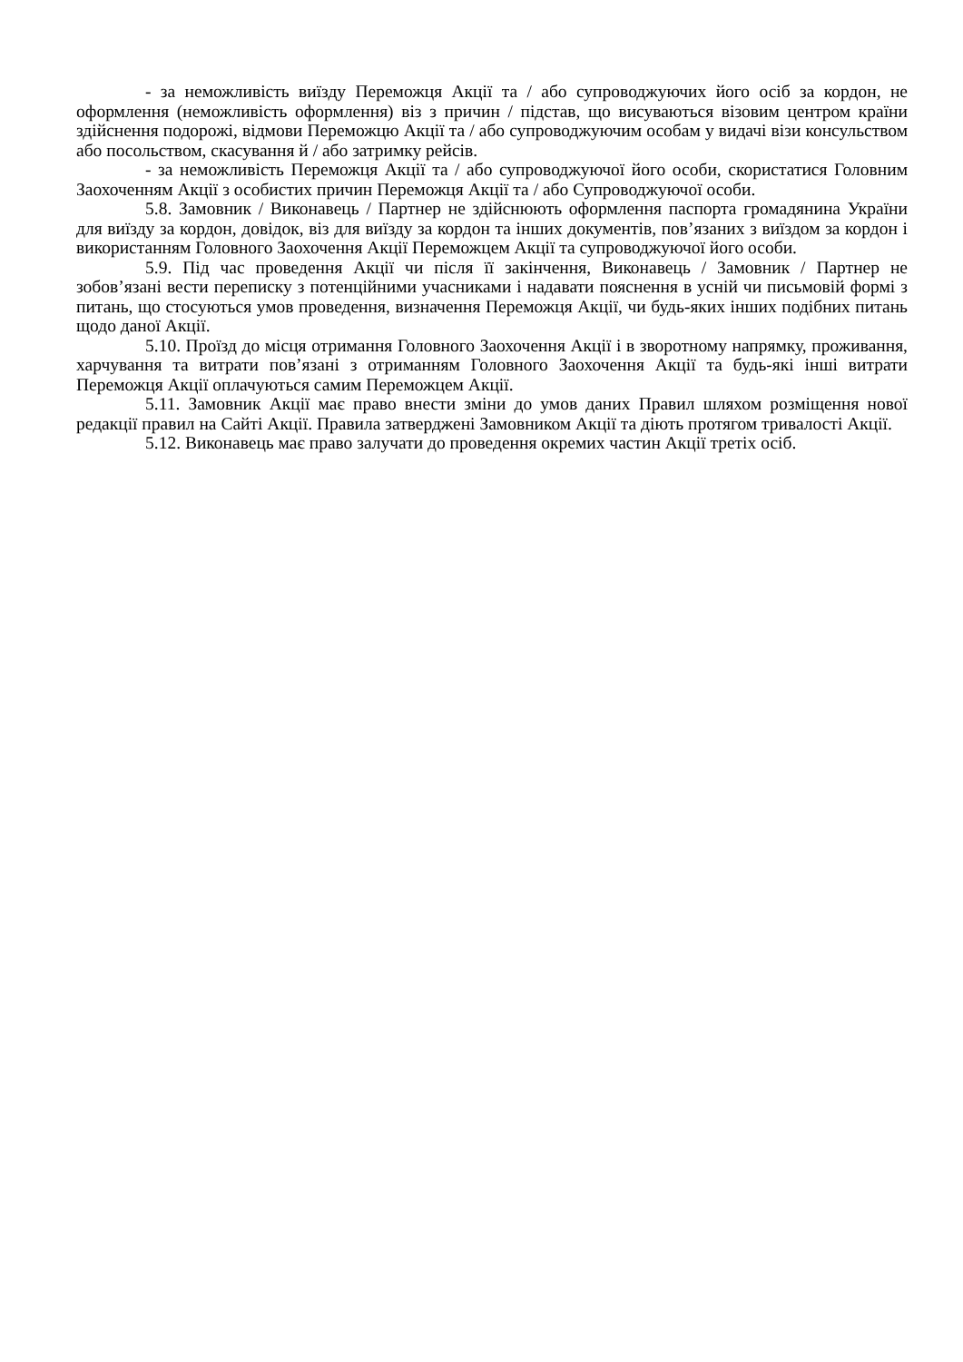- за неможливість виїзду Переможця Акції та / або супроводжуючих його осіб за кордон, не оформлення (неможливість оформлення) віз з причин / підстав, що висуваються візовим центром країни здійснення подорожі, відмови Переможцю Акції та / або супроводжуючим особам у видачі візи консульством або посольством, скасування й / або затримку рейсів.
- за неможливість Переможця Акції та / або супроводжуючої його особи, скористатися Головним Заохоченням Акції з особистих причин Переможця Акції та / або Супроводжуючої особи.
5.8. Замовник / Виконавець / Партнер не здійснюють оформлення паспорта громадянина України для виїзду за кордон, довідок, віз для виїзду за кордон та інших документів, пов’язаних з виїздом за кордон і використанням Головного Заохочення Акції Переможцем Акції та супроводжуючої його особи.
5.9. Під час проведення Акції чи після її закінчення, Виконавець / Замовник / Партнер не зобов’язані вести переписку з потенційними учасниками і надавати пояснення в усній чи письмовій формі з питань, що стосуються умов проведення, визначення Переможця Акції, чи будь-яких інших подібних питань щодо даної Акції.
5.10. Проїзд до місця отримання Головного Заохочення Акції і в зворотному напрямку, проживання, харчування та витрати пов’язані з отриманням Головного Заохочення Акції та будь-які інші витрати Переможця Акції оплачуються самим Переможцем Акції.
5.11. Замовник Акції має право внести зміни до умов даних Правил шляхом розміщення нової редакції правил на Сайті Акції. Правила затверджені Замовником Акції та діють протягом тривалості Акції.
5.12. Виконавець має право залучати до проведення окремих частин Акції третіх осіб.